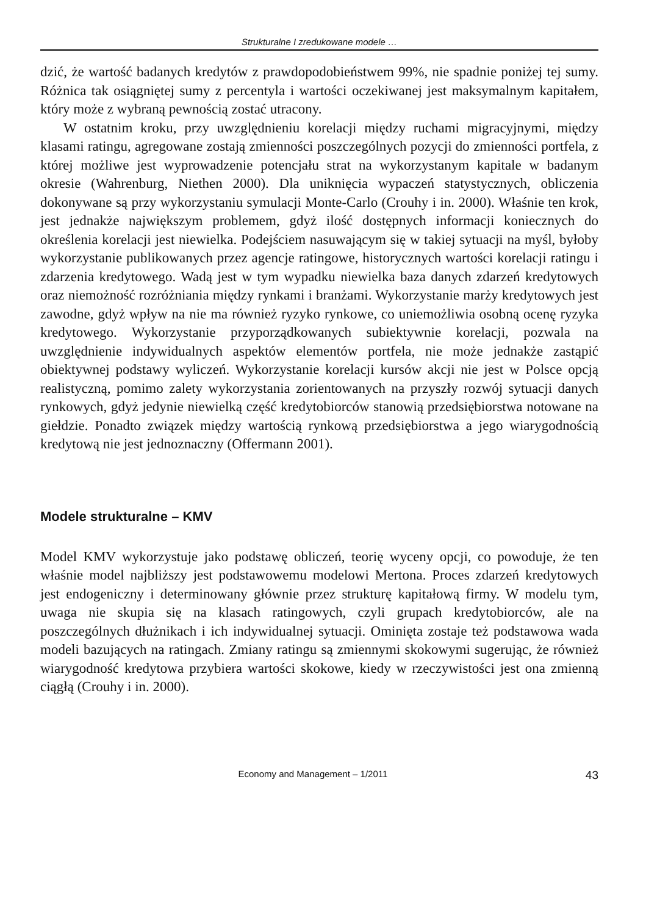Strukturalne I zredukowane modele …
dzić, że wartość badanych kredytów z prawdopodobieństwem 99%, nie spadnie poniżej tej sumy. Różnica tak osiągniętej sumy z percentyla i wartości oczekiwanej jest maksymalnym kapitałem, który może z wybraną pewnością zostać utracony.
W ostatnim kroku, przy uwzględnieniu korelacji między ruchami migracyjnymi, między klasami ratingu, agregowane zostają zmienności poszczególnych pozycji do zmienności portfela, z której możliwe jest wyprowadzenie potencjału strat na wykorzystanym kapitale w badanym okresie (Wahrenburg, Niethen 2000). Dla uniknięcia wypaczeń statystycznych, obliczenia dokonywane są przy wykorzystaniu symulacji Monte-Carlo (Crouhy i in. 2000). Właśnie ten krok, jest jednakże największym problemem, gdyż ilość dostępnych informacji koniecznych do określenia korelacji jest niewielka. Podejściem nasuwającym się w takiej sytuacji na myśl, byłoby wykorzystanie publikowanych przez agencje ratingowe, historycznych wartości korelacji ratingu i zdarzenia kredytowego. Wadą jest w tym wypadku niewielka baza danych zdarzeń kredytowych oraz niemożność rozróżniania między rynkami i branżami. Wykorzystanie marży kredytowych jest zawodne, gdyż wpływ na nie ma również ryzyko rynkowe, co uniemożliwia osobną ocenę ryzyka kredytowego. Wykorzystanie przyporządkowanych subiektywnie korelacji, pozwala na uwzględnienie indywidualnych aspektów elementów portfela, nie może jednakże zastąpić obiektywnej podstawy wyliczeń. Wykorzystanie korelacji kursów akcji nie jest w Polsce opcją realistyczną, pomimo zalety wykorzystania zorientowanych na przyszły rozwój sytuacji danych rynkowych, gdyż jedynie niewielką część kredytobiorców stanowią przedsiębiorstwa notowane na giełdzie. Ponadto związek między wartością rynkową przedsiębiorstwa a jego wiarygodnością kredytową nie jest jednoznaczny (Offermann 2001).
Modele strukturalne – KMV
Model KMV wykorzystuje jako podstawę obliczeń, teorię wyceny opcji, co powoduje, że ten właśnie model najbliższy jest podstawowemu modelowi Mertona. Proces zdarzeń kredytowych jest endogeniczny i determinowany głównie przez strukturę kapitałową firmy. W modelu tym, uwaga nie skupia się na klasach ratingowych, czyli grupach kredytobiorców, ale na poszczególnych dłużnikach i ich indywidualnej sytuacji. Ominięta zostaje też podstawowa wada modeli bazujących na ratingach. Zmiany ratingu są zmiennymi skokowymi sugerując, że również wiarygodność kredytowa przybiera wartości skokowe, kiedy w rzeczywistości jest ona zmienną ciągłą (Crouhy i in. 2000).
Economy and Management – 1/2011 43